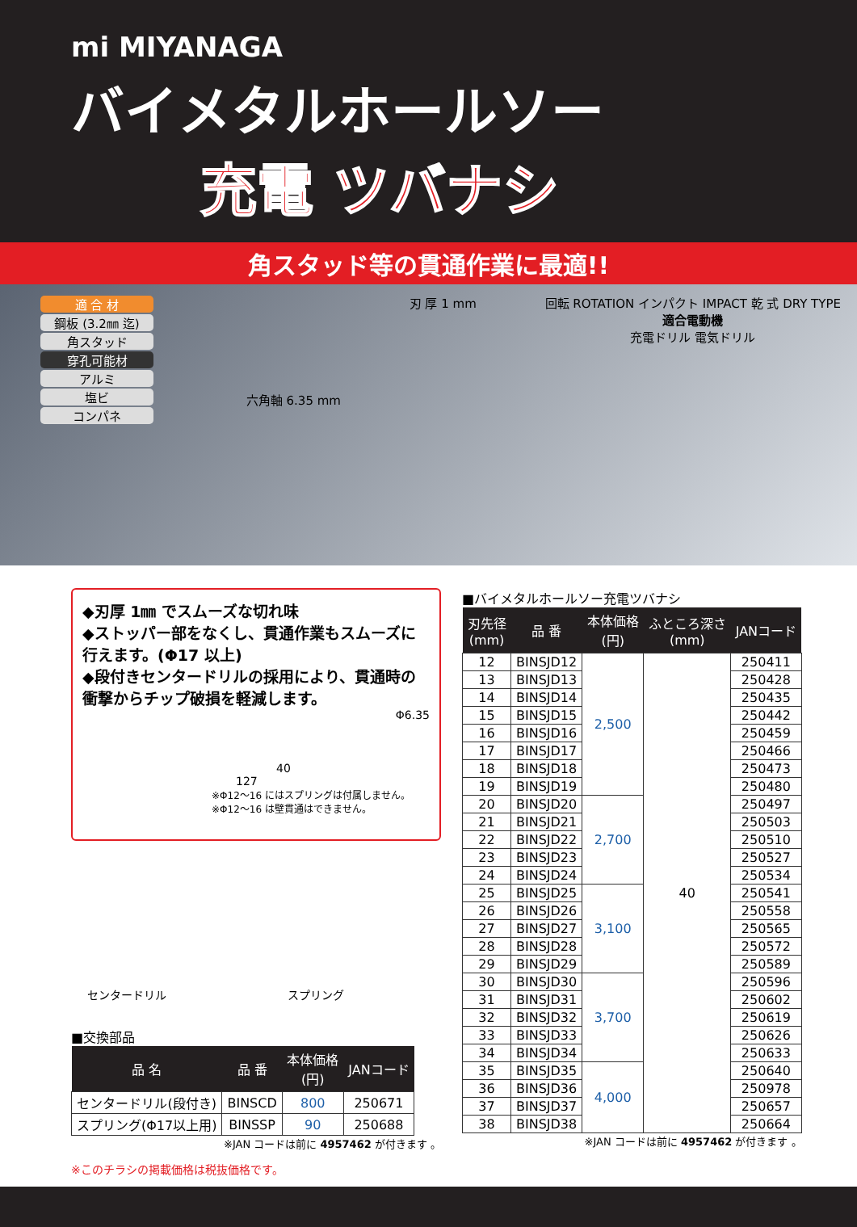mi MIYANAGA
バイメタルホールソー
充電 ツバナシ
角スタッド等の貫通作業に最適!!
適 合 材
鋼板 (3.2㎜ 迄)
角スタッド
穿孔可能材
アルミ
塩ビ
コンパネ
六角軸 6.35 mm
刃 厚 1 mm 回転 ROTATION インパクト IMPACT 乾 式 DRY TYPE
適合電動機
充電ドリル 電気ドリル
◆刃厚 1㎜ でスムーズな切れ味
◆ストッパー部をなくし、貫通作業もスムーズに行えます。(Φ17 以上)
◆段付きセンタードリルの採用により、貫通時の衝撃からチップ破損を軽減します。
Φ6.35
40
127
※Φ12～16 にはスプリングは付属しません。
※Φ12～16 は壁貫通はできません。
センタードリル スプリング
■交換部品
| 品 名 | 品 番 | 本体価格 (円) | JANコード |
| --- | --- | --- | --- |
| センタードリル(段付き) | BINSCD | 800 | 250671 |
| スプリング(Φ17以上用) | BINSSP | 90 | 250688 |
※JAN コードは前に 4957462 が付きます 。
※このチラシの掲載価格は税抜価格です。
■バイメタルホールソー充電ツバナシ
| 刃先径 (mm) | 品 番 | 本体価格 (円) | ふところ深さ (mm) | JANコード |
| --- | --- | --- | --- | --- |
| 12 | BINSJD12 | 2,500 | 40 | 250411 |
| 13 | BINSJD13 | | | 250428 |
| 14 | BINSJD14 | | | 250435 |
| 15 | BINSJD15 | | | 250442 |
| 16 | BINSJD16 | | | 250459 |
| 17 | BINSJD17 | | | 250466 |
| 18 | BINSJD18 | | | 250473 |
| 19 | BINSJD19 | | | 250480 |
| 20 | BINSJD20 | 2,700 | | 250497 |
| 21 | BINSJD21 | | | 250503 |
| 22 | BINSJD22 | | | 250510 |
| 23 | BINSJD23 | | | 250527 |
| 24 | BINSJD24 | | | 250534 |
| 25 | BINSJD25 | 3,100 | | 250541 |
| 26 | BINSJD26 | | | 250558 |
| 27 | BINSJD27 | | | 250565 |
| 28 | BINSJD28 | | | 250572 |
| 29 | BINSJD29 | | | 250589 |
| 30 | BINSJD30 | 3,700 | | 250596 |
| 31 | BINSJD31 | | | 250602 |
| 32 | BINSJD32 | | | 250619 |
| 33 | BINSJD33 | | | 250626 |
| 34 | BINSJD34 | | | 250633 |
| 35 | BINSJD35 | 4,000 | | 250640 |
| 36 | BINSJD36 | | | 250978 |
| 37 | BINSJD37 | | | 250657 |
| 38 | BINSJD38 | | | 250664 |
※JAN コードは前に 4957462 が付きます 。